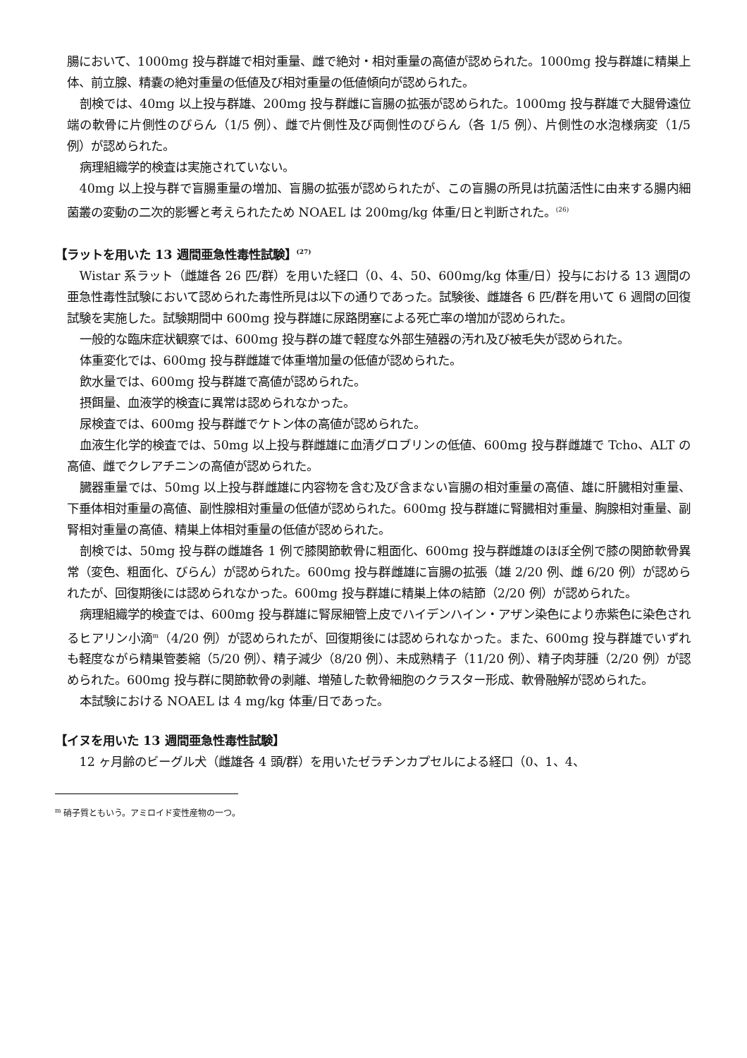腸において、1000mg 投与群雄で相対重量、雌で絶対・相対重量の高値が認められた。1000mg 投与群雄に精巣上体、前立腺、精嚢の絶対重量の低値及び相対重量の低値傾向が認められた。
剖検では、40mg 以上投与群雄、200mg 投与群雌に盲腸の拡張が認められた。1000mg 投与群雄で大腿骨遠位端の軟骨に片側性のびらん（1/5 例）、雌で片側性及び両側性のびらん（各 1/5 例）、片側性の水泡様病変（1/5 例）が認められた。
病理組織学的検査は実施されていない。
40mg 以上投与群で盲腸重量の増加、盲腸の拡張が認められたが、この盲腸の所見は抗菌活性に由来する腸内細菌叢の変動の二次的影響と考えられたため NOAEL は 200mg/kg 体重/日と判断された。<sup>(26)</sup>
【ラットを用いた 13 週間亜急性毒性試験】<sup>(27)</sup>
Wistar 系ラット（雌雄各 26 匹/群）を用いた経口（0、4、50、600mg/kg 体重/日）投与における 13 週間の亜急性毒性試験において認められた毒性所見は以下の通りであった。試験後、雌雄各 6 匹/群を用いて 6 週間の回復試験を実施した。試験期間中 600mg 投与群雄に尿路閉塞による死亡率の増加が認められた。
一般的な臨床症状観察では、600mg 投与群の雄で軽度な外部生殖器の汚れ及び被毛失が認められた。
体重変化では、600mg 投与群雌雄で体重増加量の低値が認められた。
飲水量では、600mg 投与群雄で高値が認められた。
摂餌量、血液学的検査に異常は認められなかった。
尿検査では、600mg 投与群雌でケトン体の高値が認められた。
血液生化学的検査では、50mg 以上投与群雌雄に血清グロブリンの低値、600mg 投与群雌雄で Tcho、ALT の高値、雌でクレアチニンの高値が認められた。
臓器重量では、50mg 以上投与群雌雄に内容物を含む及び含まない盲腸の相対重量の高値、雄に肝臓相対重量、下垂体相対重量の高値、副性腺相対重量の低値が認められた。600mg 投与群雄に腎臓相対重量、胸腺相対重量、副腎相対重量の高値、精巣上体相対重量の低値が認められた。
剖検では、50mg 投与群の雌雄各 1 例で膝関節軟骨に粗面化、600mg 投与群雌雄のほぼ全例で膝の関節軟骨異常（変色、粗面化、びらん）が認められた。600mg 投与群雌雄に盲腸の拡張（雄 2/20 例、雌 6/20 例）が認められたが、回復期後には認められなかった。600mg 投与群雄に精巣上体の結節（2/20 例）が認められた。
病理組織学的検査では、600mg 投与群雄に腎尿細管上皮でハイデンハイン・アザン染色により赤紫色に染色されるヒアリン小滴<sup>m</sup>（4/20 例）が認められたが、回復期後には認められなかった。また、600mg 投与群雄でいずれも軽度ながら精巣管萎縮（5/20 例）、精子減少（8/20 例）、未成熟精子（11/20 例）、精子肉芽腫（2/20 例）が認められた。600mg 投与群に関節軟骨の剥離、増殖した軟骨細胞のクラスター形成、軟骨融解が認められた。
本試験における NOAEL は 4 mg/kg 体重/日であった。
【イヌを用いた 13 週間亜急性毒性試験】
12 ヶ月齢のビーグル犬（雌雄各 4 頭/群）を用いたゼラチンカプセルによる経口（0、1、4、
<sup>m</sup> 硝子質ともいう。アミロイド変性産物の一つ。